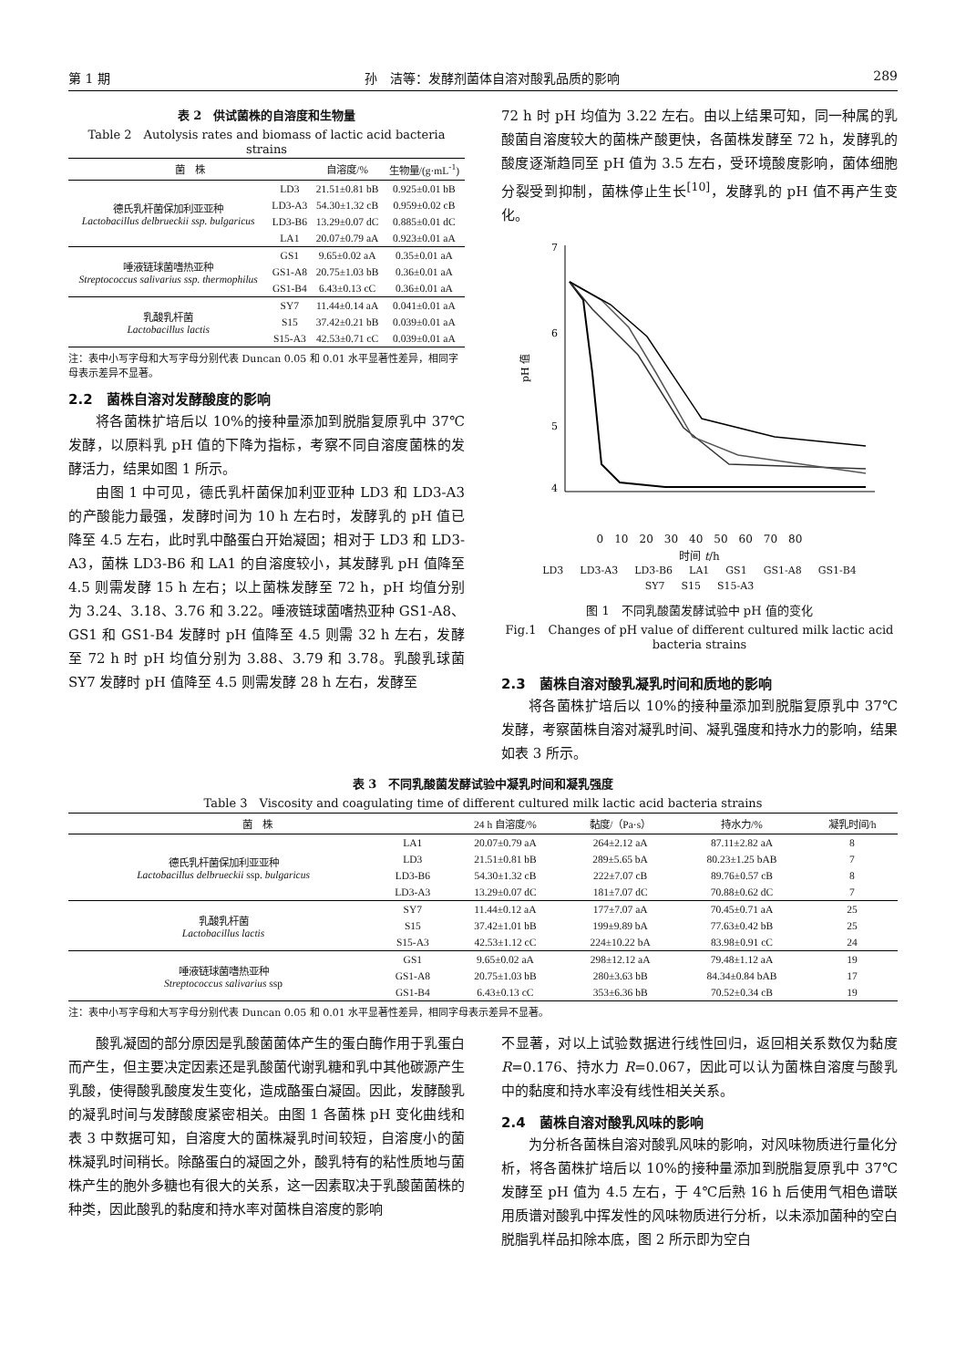第 1 期 孙　洁等：发酵剂菌体自溶对酸乳品质的影响 289
表 2　供试菌株的自溶度和生物量
Table 2　Autolysis rates and biomass of lactic acid bacteria strains
| 菌 株 | | 自溶度/% | 生物量/(g·mL<sup>-1</sup>) |
| --- | --- | --- | --- |
| 德氏乳杆菌保加利亚亚种 Lactobacillus delbrueckii ssp. bulgaricus | LD3 | 21.51±0.81 bB | 0.925±0.01 bB |
| | LD3-A3 | 54.30±1.32 cB | 0.959±0.02 cB |
| | LD3-B6 | 13.29±0.07 dC | 0.885±0.01 dC |
| | LA1 | 20.07±0.79 aA | 0.923±0.01 aA |
| 唾液链球菌嗜热亚种 Streptococcus salivarius ssp. thermophilus | GS1 | 9.65±0.02 aA | 0.35±0.01 aA |
| | GS1-A8 | 20.75±1.03 bB | 0.36±0.01 aA |
| | GS1-B4 | 6.43±0.13 cC | 0.36±0.01 aA |
| 乳酸乳杆菌 Lactobacillus lactis | SY7 | 11.44±0.14 aA | 0.041±0.01 aA |
| | S15 | 37.42±0.21 bB | 0.039±0.01 aA |
| | S15-A3 | 42.53±0.71 cC | 0.039±0.01 aA |
注：表中小写字母和大写字母分别代表 Duncan 0.05 和 0.01 水平显著性差异，相同字母表示差异不显著。
2.2　菌株自溶对发酵酸度的影响
将各菌株扩培后以 10%的接种量添加到脱脂复原乳中 37℃发酵，以原料乳 pH 值的下降为指标，考察不同自溶度菌株的发酵活力，结果如图 1 所示。
由图 1 中可见，德氏乳杆菌保加利亚亚种 LD3 和 LD3-A3 的产酸能力最强，发酵时间为 10 h 左右时，发酵乳的 pH 值已降至 4.5 左右，此时乳中酪蛋白开始凝固；相对于 LD3 和 LD3-A3，菌株 LD3-B6 和 LA1 的自溶度较小，其发酵乳 pH 值降至 4.5 则需发酵 15 h 左右；以上菌株发酵至 72 h，pH 均值分别为 3.24、3.18、3.76 和 3.22。唾液链球菌嗜热亚种 GS1-A8、GS1 和 GS1-B4 发酵时 pH 值降至 4.5 则需 32 h 左右，发酵至 72 h 时 pH 均值分别为 3.88、3.79 和 3.78。乳酸乳球菌 SY7 发酵时 pH 值降至 4.5 则需发酵 28 h 左右，发酵至
72 h 时 pH 均值为 3.22 左右。由以上结果可知，同一种属的乳酸菌自溶度较大的菌株产酸更快，各菌株发酵至 72 h，发酵乳的酸度逐渐趋同至 pH 值为 3.5 左右，受环境酸度影响，菌体细胞分裂受到抑制，菌株停止生长<sup>[10]</sup>，发酵乳的 pH 值不再产生变化。
7
6
5
4
pH 值
0　10　20　30　40　50　60　70　80
时间 t/h
LD3 LD3-A3 LD3-B6 LA1 GS1 GS1-A8 GS1-B4 SY7 S15 S15-A3
图 1　不同乳酸菌发酵试验中 pH 值的变化
Fig.1　Changes of pH value of different cultured milk lactic acid bacteria strains
2.3　菌株自溶对酸乳凝乳时间和质地的影响
将各菌株扩培后以 10%的接种量添加到脱脂复原乳中 37℃发酵，考察菌株自溶对凝乳时间、凝乳强度和持水力的影响，结果如表 3 所示。
表 3　不同乳酸菌发酵试验中凝乳时间和凝乳强度
Table 3　Viscosity and coagulating time of different cultured milk lactic acid bacteria strains
| 菌 株 | | 24 h 自溶度/% | 黏度/（Pa·s） | 持水力/% | 凝乳时间/h |
| --- | --- | --- | --- | --- | --- |
| 德氏乳杆菌保加利亚亚种 Lactobacillus delbrueckii ssp. bulgaricus | LA1 | 20.07±0.79 aA | 264±2.12 aA | 87.11±2.82 aA | 8 |
| | LD3 | 21.51±0.81 bB | 289±5.65 bA | 80.23±1.25 bAB | 7 |
| | LD3-B6 | 54.30±1.32 cB | 222±7.07 cB | 89.76±0.57 cB | 8 |
| | LD3-A3 | 13.29±0.07 dC | 181±7.07 dC | 70.88±0.62 dC | 7 |
| 乳酸乳杆菌 Lactobacillus lactis | SY7 | 11.44±0.12 aA | 177±7.07 aA | 70.45±0.71 aA | 25 |
| | S15 | 37.42±1.01 bB | 199±9.89 bA | 77.63±0.42 bB | 25 |
| | S15-A3 | 42.53±1.12 cC | 224±10.22 bA | 83.98±0.91 cC | 24 |
| 唾液链球菌嗜热亚种 Streptococcus salivarius ssp | GS1 | 9.65±0.02 aA | 298±12.12 aA | 79.48±1.12 aA | 19 |
| | GS1-A8 | 20.75±1.03 bB | 280±3.63 bB | 84.34±0.84 bAB | 17 |
| | GS1-B4 | 6.43±0.13 cC | 353±6.36 bB | 70.52±0.34 cB | 19 |
注：表中小写字母和大写字母分别代表 Duncan 0.05 和 0.01 水平显著性差异，相同字母表示差异不显著。
酸乳凝固的部分原因是乳酸菌菌体产生的蛋白酶作用于乳蛋白而产生，但主要决定因素还是乳酸菌代谢乳糖和乳中其他碳源产生乳酸，使得酸乳酸度发生变化，造成酪蛋白凝固。因此，发酵酸乳的凝乳时间与发酵酸度紧密相关。由图 1 各菌株 pH 变化曲线和表 3 中数据可知，自溶度大的菌株凝乳时间较短，自溶度小的菌株凝乳时间稍长。除酪蛋白的凝固之外，酸乳特有的粘性质地与菌株产生的胞外多糖也有很大的关系，这一因素取决于乳酸菌菌株的种类，因此酸乳的黏度和持水率对菌株自溶度的影响
不显著，对以上试验数据进行线性回归，返回相关系数仅为黏度 R=0.176、持水力 R=0.067，因此可以认为菌株自溶度与酸乳中的黏度和持水率没有线性相关关系。
2.4　菌株自溶对酸乳风味的影响
为分析各菌株自溶对酸乳风味的影响，对风味物质进行量化分析，将各菌株扩培后以 10%的接种量添加到脱脂复原乳中 37℃发酵至 pH 值为 4.5 左右，于 4℃后熟 16 h 后使用气相色谱联用质谱对酸乳中挥发性的风味物质进行分析，以未添加菌种的空白脱脂乳样品扣除本底，图 2 所示即为空白